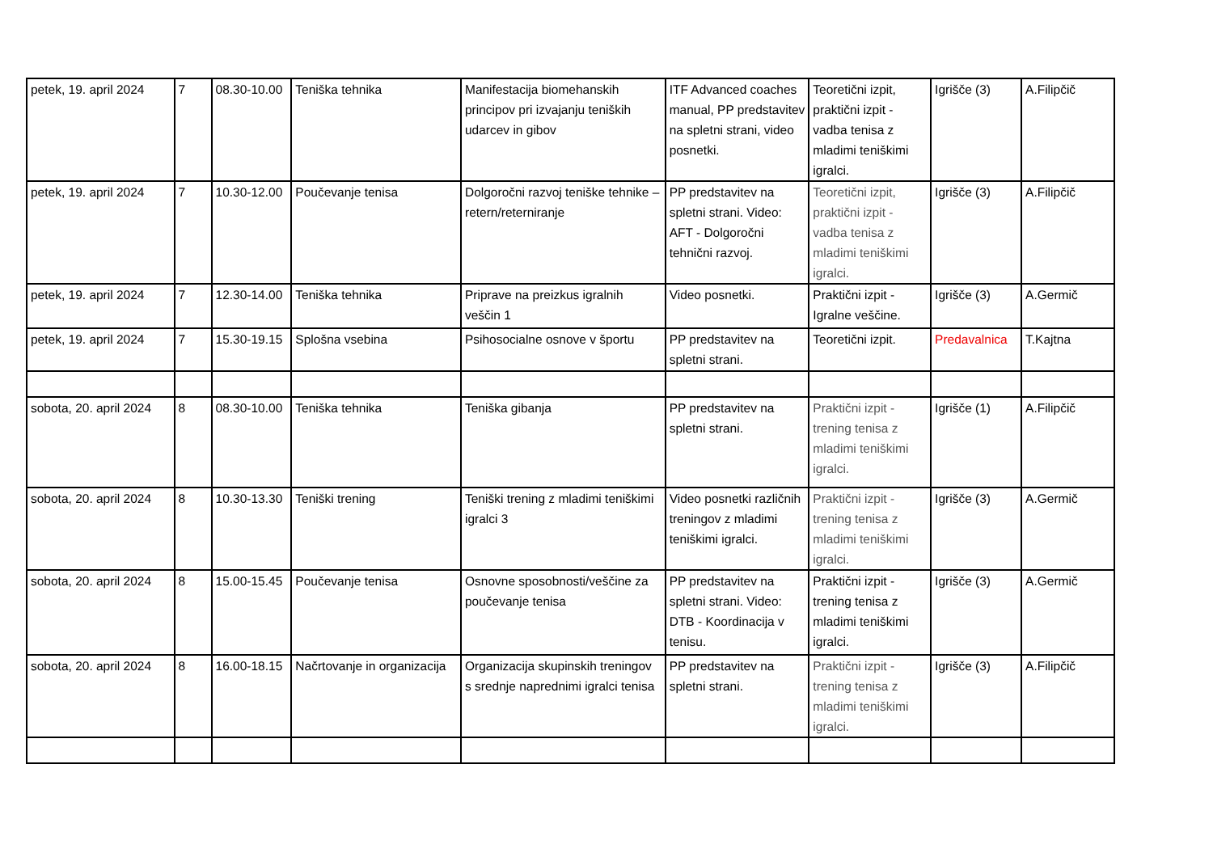| petek, 19. april 2024 | 7 | 08.30-10.00 | Teniška tehnika | Manifestacija biomehanskih principov pri izvajanju teniških udarcev in gibov | ITF Advanced coaches manual, PP predstavitev na spletni strani, video posnetki. | Teoretični izpit, praktični izpit - vadba tenisa z mladimi teniškimi igralci. | Igrišče (3) | A.Filipčič |
| petek, 19. april 2024 | 7 | 10.30-12.00 | Poučevanje tenisa | Dolgoročni razvoj teniške tehnike – retern/reterniranje | PP predstavitev na spletni strani. Video: AFT - Dolgoročni tehnični razvoj. | Teoretični izpit, praktični izpit - vadba tenisa z mladimi teniškimi igralci. | Igrišče (3) | A.Filipčič |
| petek, 19. april 2024 | 7 | 12.30-14.00 | Teniška tehnika | Priprave na preizkus igralnih veščin 1 | Video posnetki. | Praktični izpit - Igralne veščine. | Igrišče (3) | A.Germič |
| petek, 19. april 2024 | 7 | 15.30-19.15 | Splošna vsebina | Psihosocialne osnove v športu | PP predstavitev na spletni strani. | Teoretični izpit. | Predavalnica | T.Kajtna |
| sobota, 20. april 2024 | 8 | 08.30-10.00 | Teniška tehnika | Teniška gibanja | PP predstavitev na spletni strani. | Praktični izpit - trening tenisa z mladimi teniškimi igralci. | Igrišče (1) | A.Filipčič |
| sobota, 20. april 2024 | 8 | 10.30-13.30 | Teniški trening | Teniški trening z mladimi teniškimi igralci 3 | Video posnetki različnih treningov z mladimi teniškimi igralci. | Praktični izpit - trening tenisa z mladimi teniškimi igralci. | Igrišče (3) | A.Germič |
| sobota, 20. april 2024 | 8 | 15.00-15.45 | Poučevanje tenisa | Osnovne sposobnosti/veščine za poučevanje tenisa | PP predstavitev na spletni strani. Video: DTB - Koordinacija v tenisu. | Praktični izpit - trening tenisa z mladimi teniškimi igralci. | Igrišče (3) | A.Germič |
| sobota, 20. april 2024 | 8 | 16.00-18.15 | Načrtovanje in organizacija | Organizacija skupinskih treningov s srednje naprednimi igralci tenisa | PP predstavitev na spletni strani. | Praktični izpit - trening tenisa z mladimi teniškimi igralci. | Igrišče (3) | A.Filipčič |